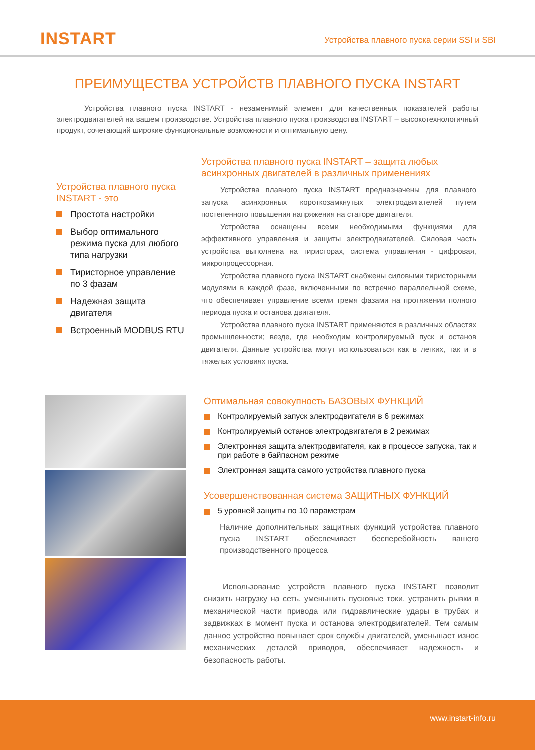INSTART
Устройства плавного пуска серии SSI и SBI
ПРЕИМУЩЕСТВА УСТРОЙСТВ ПЛАВНОГО ПУСКА INSTART
Устройства плавного пуска INSTART - незаменимый элемент для качественных показателей работы электродвигателей на вашем производстве. Устройства плавного пуска производства INSTART – высокотехнологичный продукт, сочетающий широкие функциональные возможности и оптимальную цену.
Устройства плавного пуска INSTART - это
Простота настройки
Выбор оптимального режима пуска для любого типа нагрузки
Тиристорное управление по 3 фазам
Надежная защита двигателя
Встроенный MODBUS RTU
Устройства плавного пуска INSTART – защита любых асинхронных двигателей в различных применениях
Устройства плавного пуска INSTART предназначены для плавного запуска асинхронных короткозамкнутых электродвигателей путем постепенного повышения напряжения на статоре двигателя.
Устройства оснащены всеми необходимыми функциями для эффективного управления и защиты электродвигателей. Силовая часть устройства выполнена на тиристорах, система управления - цифровая, микропроцессорная.
Устройства плавного пуска INSTART снабжены силовыми тиристорными модулями в каждой фазе, включенными по встречно параллельной схеме, что обеспечивает управление всеми тремя фазами на протяжении полного периода пуска и останова двигателя.
Устройства плавного пуска INSTART применяются в различных областях промышленности; везде, где необходим контролируемый пуск и останов двигателя. Данные устройства могут использоваться как в легких, так и в тяжелых условиях пуска.
Оптимальная совокупность БАЗОВЫХ ФУНКЦИЙ
Контролируемый запуск электродвигателя в 6 режимах
Контролируемый останов электродвигателя в 2 режимах
Электронная защита электродвигателя, как в процессе запуска, так и при работе в байпасном режиме
Электронная защита самого устройства плавного пуска
Усовершенствованная система ЗАЩИТНЫХ ФУНКЦИЙ
5 уровней защиты по 10 параметрам
Наличие дополнительных защитных функций устройства плавного пуска INSTART обеспечивает бесперебойность вашего производственного процесса
Использование устройств плавного пуска INSTART позволит снизить нагрузку на сеть, уменьшить пусковые токи, устранить рывки в механической части привода или гидравлические удары в трубах и задвижках в момент пуска и останова электродвигателей. Тем самым данное устройство повышает срок службы двигателей, уменьшает износ механических деталей приводов, обеспечивает надежность и безопасность работы.
www.instart-info.ru